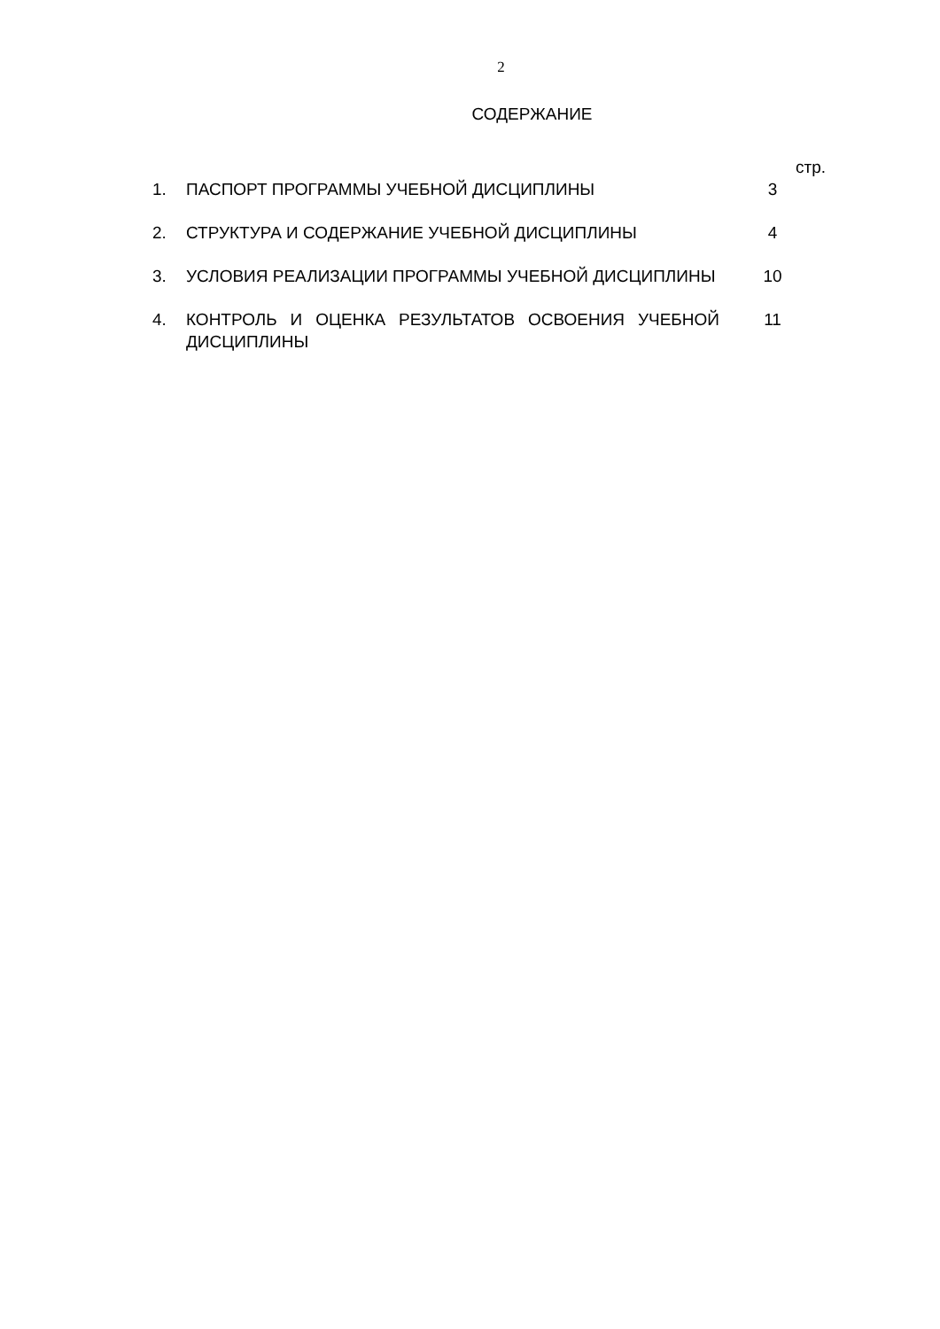2
СОДЕРЖАНИЕ
| | | стр. |
| 1. | ПАСПОРТ ПРОГРАММЫ УЧЕБНОЙ ДИСЦИПЛИНЫ | 3 |
| 2. | СТРУКТУРА И СОДЕРЖАНИЕ УЧЕБНОЙ ДИСЦИПЛИНЫ | 4 |
| 3. | УСЛОВИЯ РЕАЛИЗАЦИИ ПРОГРАММЫ УЧЕБНОЙ ДИСЦИПЛИНЫ | 10 |
| 4. | КОНТРОЛЬ И ОЦЕНКА РЕЗУЛЬТАТОВ ОСВОЕНИЯ УЧЕБНОЙ ДИСЦИПЛИНЫ | 11 |